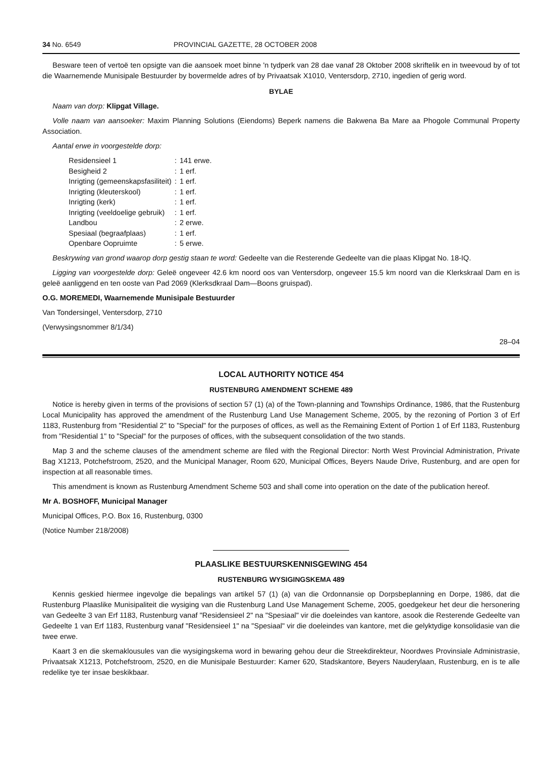34 No. 6549 PROVINCIAL GAZETTE, 28 OCTOBER 2008
Besware teen of vertoë ten opsigte van die aansoek moet binne 'n tydperk van 28 dae vanaf 28 Oktober 2008 skriftelik en in tweevoud by of tot die Waarnemende Munisipale Bestuurder by bovermelde adres of by Privaatsak X1010, Ventersdorp, 2710, ingedien of gerig word.
BYLAE
Naam van dorp: Klipgat Village.
Volle naam van aansoeker: Maxim Planning Solutions (Eiendoms) Beperk namens die Bakwena Ba Mare aa Phogole Communal Property Association.
Aantal erwe in voorgestelde dorp:
| Residensieel 1 | : | 141 erwe. |
| Besigheid 2 | : | 1 erf. |
| Inrigting (gemeenskapsfasiliteit) | : | 1 erf. |
| Inrigting (kleuterskool) | : | 1 erf. |
| Inrigting (kerk) | : | 1 erf. |
| Inrigting (veeldoelige gebruik) | : | 1 erf. |
| Landbou | : | 2 erwe. |
| Spesiaal (begraafplaas) | : | 1 erf. |
| Openbare Oopruimte | : | 5 erwe. |
Beskrywing van grond waarop dorp gestig staan te word: Gedeelte van die Resterende Gedeelte van die plaas Klipgat No. 18-IQ.
Ligging van voorgestelde dorp: Geleë ongeveer 42.6 km noord oos van Ventersdorp, ongeveer 15.5 km noord van die Klerkskraal Dam en is geleë aanliggend en ten ooste van Pad 2069 (Klerksdkraal Dam—Boons gruispad).
O.G. MOREMEDI, Waarnemende Munisipale Bestuurder
Van Tondersingel, Ventersdorp, 2710
(Verwysingsnommer 8/1/34)
28–04
LOCAL AUTHORITY NOTICE 454
RUSTENBURG AMENDMENT SCHEME 489
Notice is hereby given in terms of the provisions of section 57 (1) (a) of the Town-planning and Townships Ordinance, 1986, that the Rustenburg Local Municipality has approved the amendment of the Rustenburg Land Use Management Scheme, 2005, by the rezoning of Portion 3 of Erf 1183, Rustenburg from "Residential 2" to "Special" for the purposes of offices, as well as the Remaining Extent of Portion 1 of Erf 1183, Rustenburg from "Residential 1" to "Special" for the purposes of offices, with the subsequent consolidation of the two stands.
Map 3 and the scheme clauses of the amendment scheme are filed with the Regional Director: North West Provincial Administration, Private Bag X1213, Potchefstroom, 2520, and the Municipal Manager, Room 620, Municipal Offices, Beyers Naude Drive, Rustenburg, and are open for inspection at all reasonable times.
This amendment is known as Rustenburg Amendment Scheme 503 and shall come into operation on the date of the publication hereof.
Mr A. BOSHOFF, Municipal Manager
Municipal Offices, P.O. Box 16, Rustenburg, 0300
(Notice Number 218/2008)
PLAASLIKE BESTUURSKENNISGEWING 454
RUSTENBURG WYSIGINGSKEMA 489
Kennis geskied hiermee ingevolge die bepalings van artikel 57 (1) (a) van die Ordonnansie op Dorpsbeplanning en Dorpe, 1986, dat die Rustenburg Plaaslike Munisipaliteit die wysiging van die Rustenburg Land Use Management Scheme, 2005, goedgekeur het deur die hersonering van Gedeelte 3 van Erf 1183, Rustenburg vanaf "Residensieel 2" na "Spesiaal" vir die doeleindes van kantore, asook die Resterende Gedeelte van Gedeelte 1 van Erf 1183, Rustenburg vanaf "Residensieel 1" na "Spesiaal" vir die doeleindes van kantore, met die gelyktydige konsolidasie van die twee erwe.
Kaart 3 en die skemaklousules van die wysigingskema word in bewaring gehou deur die Streekdirekteur, Noordwes Provinsiale Administrasie, Privaatsak X1213, Potchefstroom, 2520, en die Munisipale Bestuurder: Kamer 620, Stadskantore, Beyers Nauderylaan, Rustenburg, en is te alle redelike tye ter insae beskikbaar.